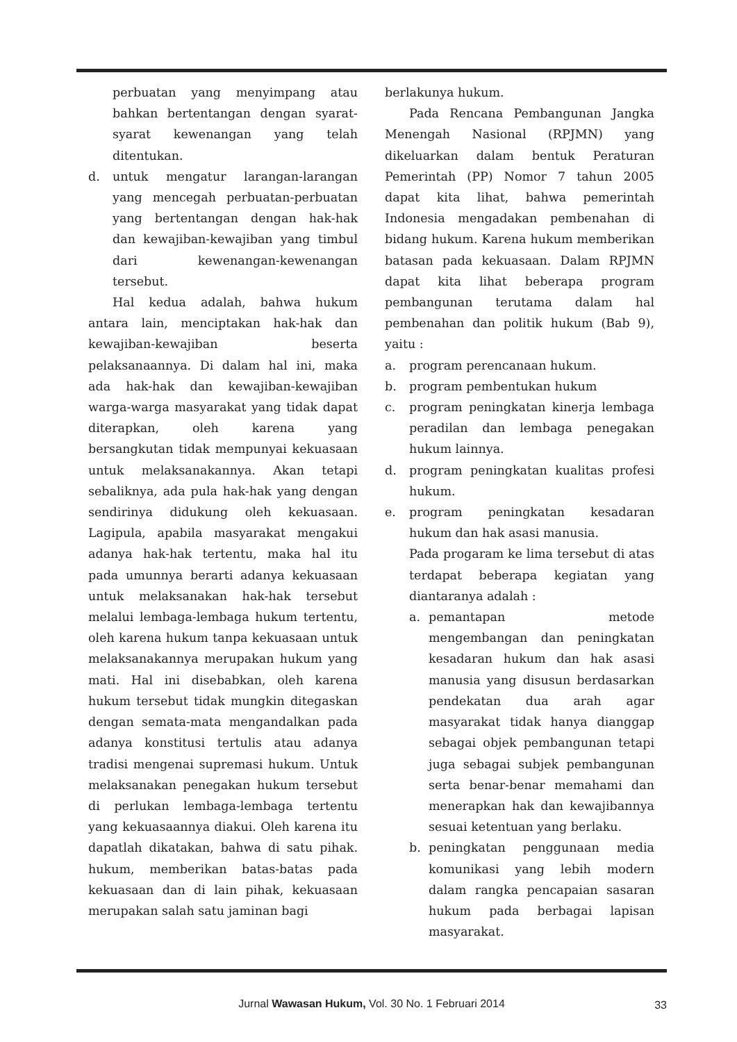perbuatan yang menyimpang atau bahkan bertentangan dengan syarat-syarat kewenangan yang telah ditentukan.
d. untuk mengatur larangan-larangan yang mencegah perbuatan-perbuatan yang bertentangan dengan hak-hak dan kewajiban-kewajiban yang timbul dari kewenangan-kewenangan tersebut.
Hal kedua adalah, bahwa hukum antara lain, menciptakan hak-hak dan kewajiban-kewajiban beserta pelaksanaannya. Di dalam hal ini, maka ada hak-hak dan kewajiban-kewajiban warga-warga masyarakat yang tidak dapat diterapkan, oleh karena yang bersangkutan tidak mempunyai kekuasaan untuk melaksanakannya. Akan tetapi sebaliknya, ada pula hak-hak yang dengan sendirinya didukung oleh kekuasaan. Lagipula, apabila masyarakat mengakui adanya hak-hak tertentu, maka hal itu pada umunnya berarti adanya kekuasaan untuk melaksanakan hak-hak tersebut melalui lembaga-lembaga hukum tertentu, oleh karena hukum tanpa kekuasaan untuk melaksanakannya merupakan hukum yang mati. Hal ini disebabkan, oleh karena hukum tersebut tidak mungkin ditegaskan dengan semata-mata mengandalkan pada adanya konstitusi tertulis atau adanya tradisi mengenai supremasi hukum. Untuk melaksanakan penegakan hukum tersebut di perlukan lembaga-lembaga tertentu yang kekuasaannya diakui. Oleh karena itu dapatlah dikatakan, bahwa di satu pihak. hukum, memberikan batas-batas pada kekuasaan dan di lain pihak, kekuasaan merupakan salah satu jaminan bagi
berlakunya hukum.
Pada Rencana Pembangunan Jangka Menengah Nasional (RPJMN) yang dikeluarkan dalam bentuk Peraturan Pemerintah (PP) Nomor 7 tahun 2005 dapat kita lihat, bahwa pemerintah Indonesia mengadakan pembenahan di bidang hukum. Karena hukum memberikan batasan pada kekuasaan. Dalam RPJMN dapat kita lihat beberapa program pembangunan terutama dalam hal pembenahan dan politik hukum (Bab 9), yaitu :
a. program perencanaan hukum.
b. program pembentukan hukum
c. program peningkatan kinerja lembaga peradilan dan lembaga penegakan hukum lainnya.
d. program peningkatan kualitas profesi hukum.
e. program peningkatan kesadaran hukum dan hak asasi manusia.
Pada progaram ke lima tersebut di atas terdapat beberapa kegiatan yang diantaranya adalah :
a. pemantapan metode mengembangan dan peningkatan kesadaran hukum dan hak asasi manusia yang disusun berdasarkan pendekatan dua arah agar masyarakat tidak hanya dianggap sebagai objek pembangunan tetapi juga sebagai subjek pembangunan serta benar-benar memahami dan menerapkan hak dan kewajibannya sesuai ketentuan yang berlaku.
b. peningkatan penggunaan media komunikasi yang lebih modern dalam rangka pencapaian sasaran hukum pada berbagai lapisan masyarakat.
Jurnal Wawasan Hukum, Vol. 30 No. 1 Februari 2014
33